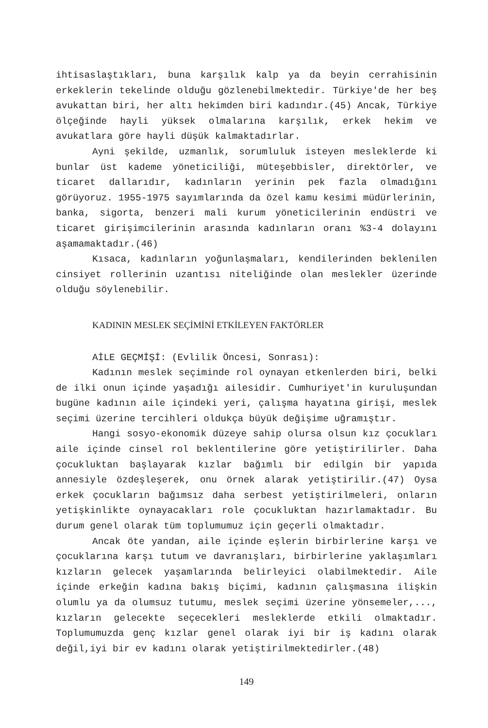ihtisaslaştıkları, buna karşılık kalp ya da beyin cerrahisinin erkeklerin tekelinde olduğu gözlenebilmektedir. Türkiye'de her beş avukattan biri, her altı hekimden biri kadındır.(45) Ancak, Türkiye ölçeğinde hayli yüksek olmalarına karşılık, erkek hekim ve avukatlara göre hayli düşük kalmaktadırlar.
Ayni şekilde, uzmanlık, sorumluluk isteyen mesleklerde ki bunlar üst kademe yöneticiliği, müteşebbisler, direktörler, ve ticaret dallarıdır, kadınların yerinin pek fazla olmadığını görüyoruz. 1955-1975 sayımlarında da özel kamu kesimi müdürlerinin, banka, sigorta, benzeri mali kurum yöneticilerinin endüstri ve ticaret girişimcilerinin arasında kadınların oranı %3-4 dolayını aşamamaktadır.(46)
Kısaca, kadınların yoğunlaşmaları, kendilerinden beklenilen cinsiyet rollerinin uzantısı niteliğinde olan meslekler üzerinde olduğu söylenebilir.
KADININ MESLEK SEÇİMİNİ ETKİLEYEN FAKTÖRLER
AİLE GEÇMİŞİ: (Evlilik Öncesi, Sonrası):
Kadının meslek seçiminde rol oynayan etkenlerden biri, belki de ilki onun içinde yaşadığı ailesidir. Cumhuriyet'in kuruluşundan bugüne kadının aile içindeki yeri, çalışma hayatına girişi, meslek seçimi üzerine tercihleri oldukça büyük değişime uğramıştır.
Hangi sosyo-ekonomik düzeye sahip olursa olsun kız çocukları aile içinde cinsel rol beklentilerine göre yetiştirilirler. Daha çocukluktan başlayarak kızlar bağımlı bir edilgin bir yapıda annesiyle özdeşleşerek, onu örnek alarak yetiştirilir.(47) Oysa erkek çocukların bağımsız daha serbest yetiştirilmeleri, onların yetişkinlikte oynayacakları role çocukluktan hazırlamaktadır. Bu durum genel olarak tüm toplumumuz için geçerli olmaktadır.
Ancak öte yandan, aile içinde eşlerin birbirlerine karşı ve çocuklarına karşı tutum ve davranışları, birbirlerine yaklaşımları kızların gelecek yaşamlarında belirleyici olabilmektedir. Aile içinde erkeğin kadına bakış biçimi, kadının çalışmasına ilişkin olumlu ya da olumsuz tutumu, meslek seçimi üzerine yönsemeler,..., kızların gelecekte seçecekleri mesleklerde etkili olmaktadır. Toplumumuzda genç kızlar genel olarak iyi bir iş kadını olarak değil,iyi bir ev kadını olarak yetiştirilmektedirler.(48)
149